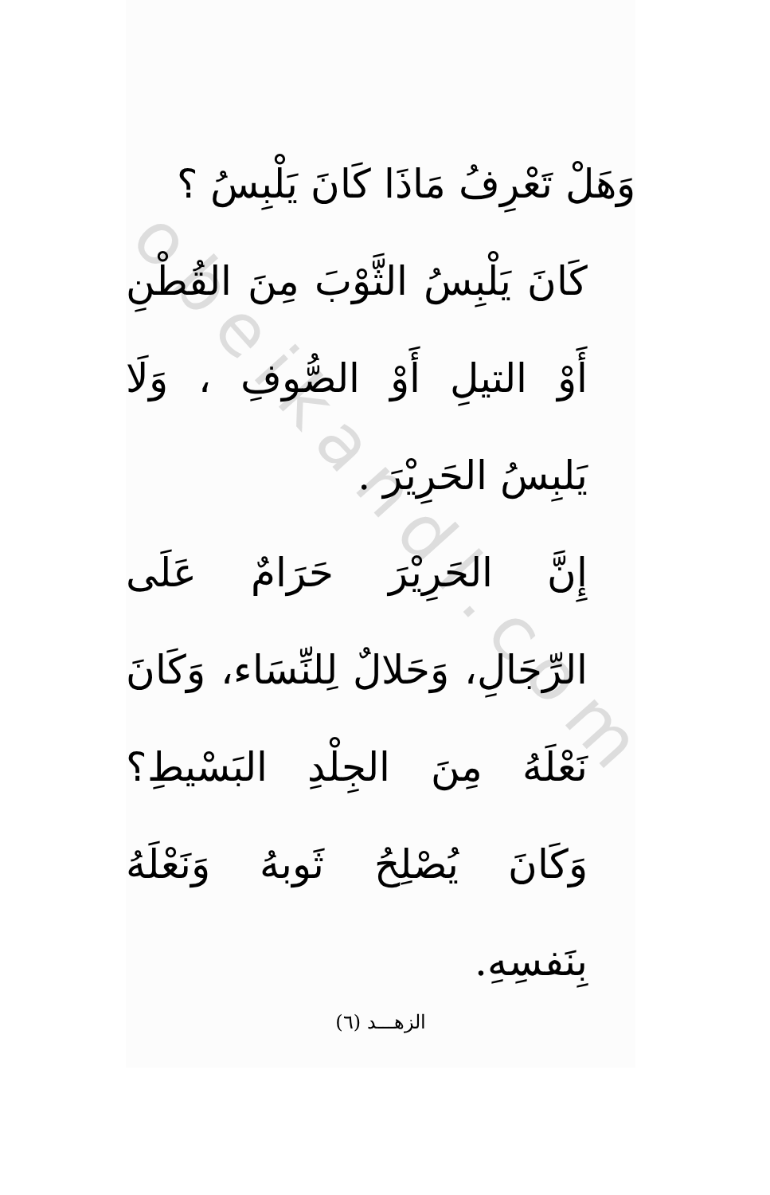obeikandl.com
وَهَلْ تَعْرِفُ مَاذَا كَانَ يَلْبِسُ ؟
كَانَ يَلْبِسُ الثَّوْبَ مِنَ القُطْنِ أَوْ التيلِ أَوْ الصُّوفِ ، وَلَا يَلبِسُ الحَرِيْرَ .
إِنَّ الحَرِيْرَ حَرَامٌ عَلَى الرِّجَالِ، وَحَلالٌ لِلنِّسَاء، وَكَانَ نَعْلَهُ مِنَ الجِلْدِ البَسْيطِ؟ وَكَانَ يُصْلِحُ ثَوبهُ وَنَعْلَهُ بِنَفسِهِ.
الزهـــد (٦)